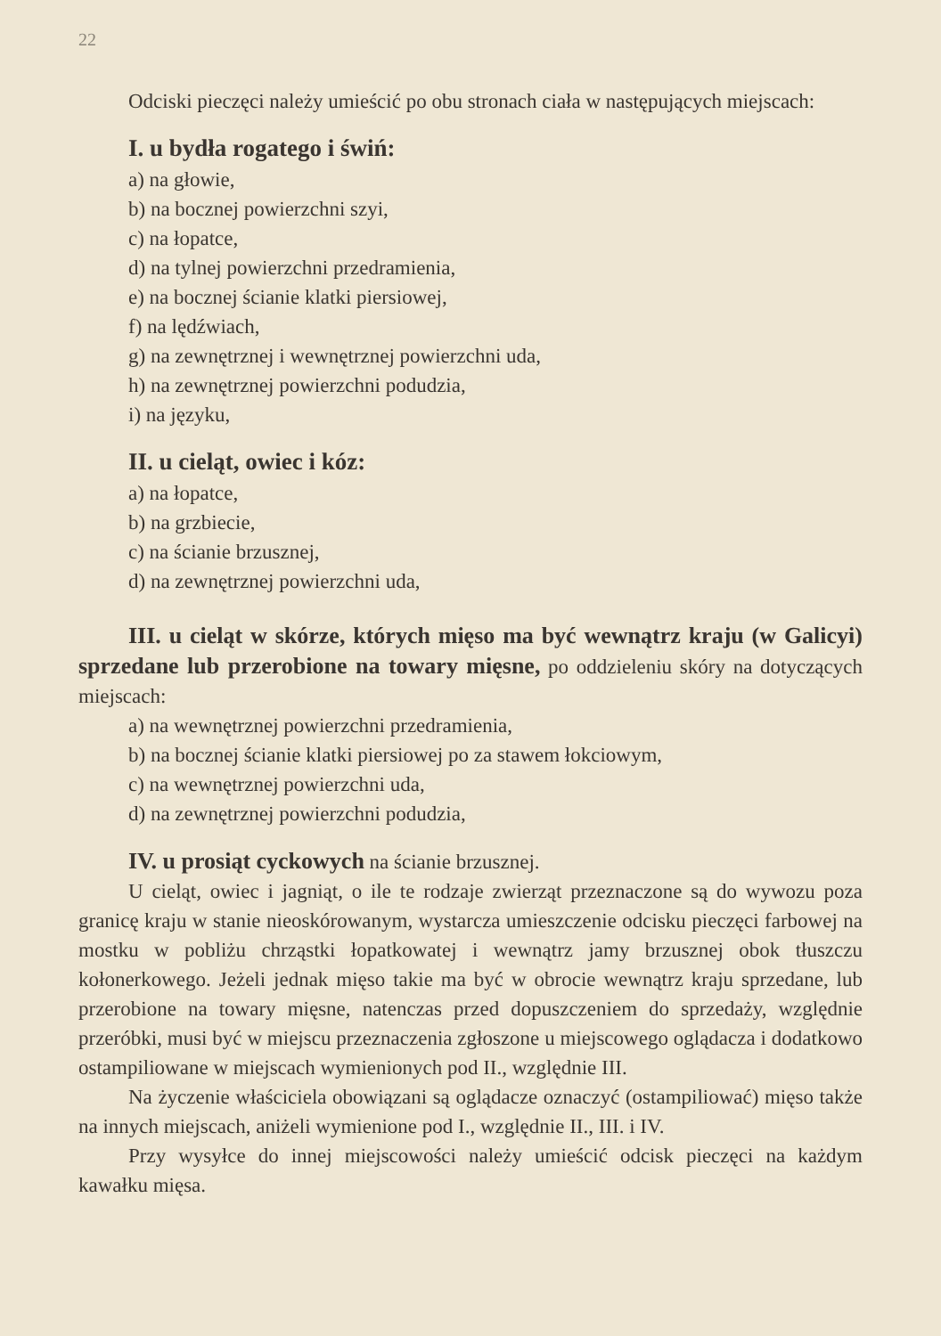22
Odciski pieczęci należy umieścić po obu stronach ciała w następujących miejscach:
I. u bydła rogatego i świń:
a) na głowie,
b) na bocznej powierzchni szyi,
c) na łopatce,
d) na tylnej powierzchni przedramienia,
e) na bocznej ścianie klatki piersiowej,
f) na lędźwiach,
g) na zewnętrznej i wewnętrznej powierzchni uda,
h) na zewnętrznej powierzchni podudzia,
i) na języku,
II. u cieląt, owiec i kóz:
a) na łopatce,
b) na grzbiecie,
c) na ścianie brzusznej,
d) na zewnętrznej powierzchni uda,
III. u cieląt w skórze, których mięso ma być wewnątrz kraju (w Galicyi) sprzedane lub przerobione na towary mięsne, po oddzieleniu skóry na dotyczących miejscach:
a) na wewnętrznej powierzchni przedramienia,
b) na bocznej ścianie klatki piersiowej po za stawem łokciowym,
c) na wewnętrznej powierzchni uda,
d) na zewnętrznej powierzchni podudzia,
IV. u prosiąt cyckowych na ścianie brzusznej.
U cieląt, owiec i jagniąt, o ile te rodzaje zwierząt przeznaczone są do wywozu poza granicę kraju w stanie nieoskórowanym, wystarcza umieszczenie odcisku pieczęci farbowej na mostku w pobliżu chrząstki łopatkowatej i wewnątrz jamy brzusznej obok tłuszczu kołonerkowego. Jeżeli jednak mięso takie ma być w obrocie wewnątrz kraju sprzedane, lub przerobione na towary mięsne, natenczas przed dopuszczeniem do sprzedaży, względnie przeróbki, musi być w miejscu przeznaczenia zgłoszone u miejscowego oglądacza i dodatkowo ostampiliowane w miejscach wymienionych pod II., względnie III.
Na życzenie właściciela obowiązani są oglądacze oznaczyć (ostampiliować) mięso także na innych miejscach, aniżeli wymienione pod I., względnie II., III. i IV.
Przy wysyłce do innej miejscowości należy umieścić odcisk pieczęci na każdym kawałku mięsa.